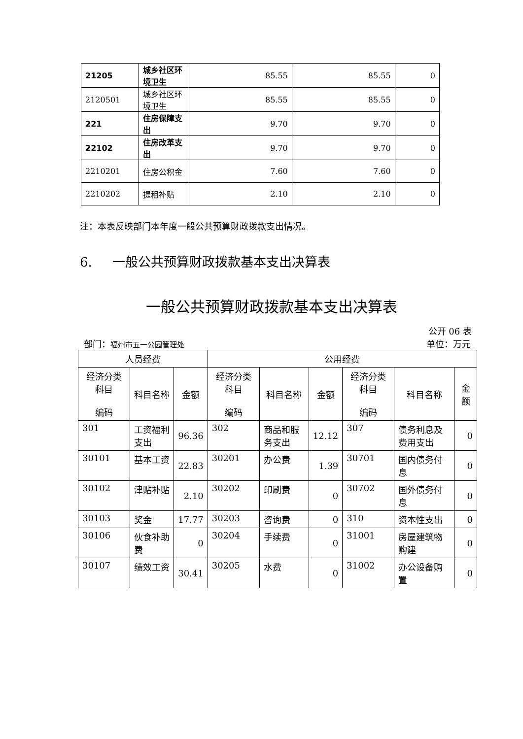| 21205 | 城乡社区环境卫生 | 85.55 | 85.55 | 0 |
| 2120501 | 城乡社区环境卫生 | 85.55 | 85.55 | 0 |
| 221 | 住房保障支出 | 9.70 | 9.70 | 0 |
| 22102 | 住房改革支出 | 9.70 | 9.70 | 0 |
| 2210201 | 住房公积金 | 7.60 | 7.60 | 0 |
| 2210202 | 提租补贴 | 2.10 | 2.10 | 0 |
注：本表反映部门本年度一般公共预算财政拨款支出情况。
6. 一般公共预算财政拨款基本支出决算表
一般公共预算财政拨款基本支出决算表
公开 06 表
部门：福州市五一公园管理处 单位：万元
| 人员经费 | | | 公用经费 | | | | | |
| --- | --- | --- | --- | --- | --- | --- | --- | --- |
| 经济分类科目 编码 | 科目名称 | 金额 | 经济分类科目 编码 | 科目名称 | 金额 | 经济分类科目 编码 | 科目名称 | 金额 |
| 301 | 工资福利支出 | 96.36 | 302 | 商品和服务支出 | 12.12 | 307 | 债务利息及费用支出 | 0 |
| 30101 | 基本工资 | 22.83 | 30201 | 办公费 | 1.39 | 30701 | 国内债务付息 | 0 |
| 30102 | 津贴补贴 | 2.10 | 30202 | 印刷费 | 0 | 30702 | 国外债务付息 | 0 |
| 30103 | 奖金 | 17.77 | 30203 | 咨询费 | 0 | 310 | 资本性支出 | 0 |
| 30106 | 伙食补助费 | 0 | 30204 | 手续费 | 0 | 31001 | 房屋建筑物购建 | 0 |
| 30107 | 绩效工资 | 30.41 | 30205 | 水费 | 0 | 31002 | 办公设备购置 | 0 |